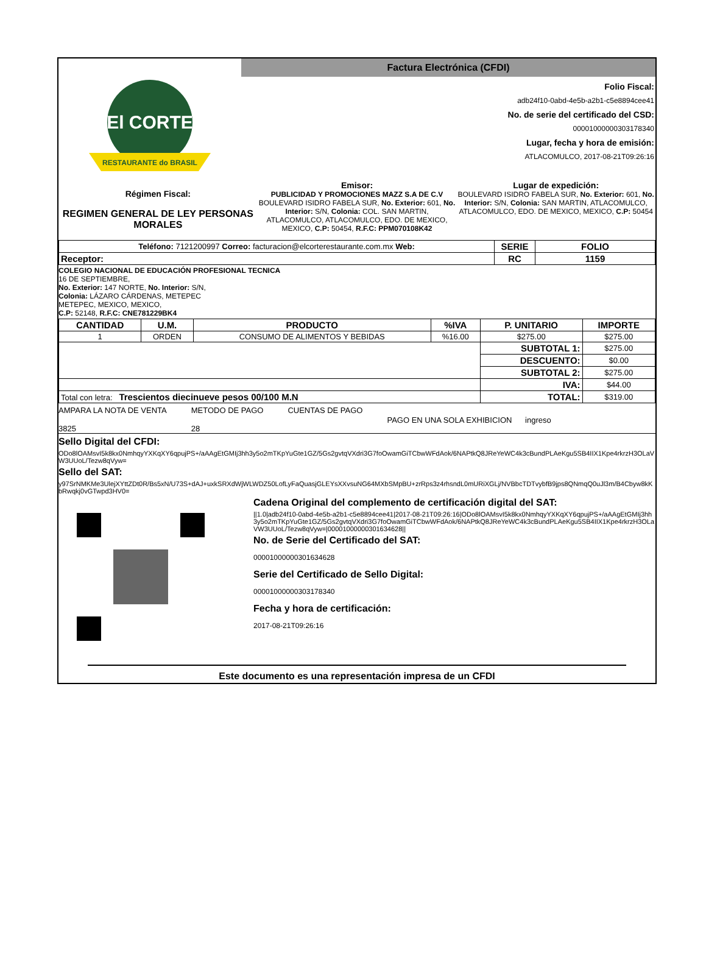El CORTE
RESTAURANTE do BRASIL
Factura Electrónica (CFDI)
Folio Fiscal:
adb24f10-0abd-4e5b-a2b1-c5e8894cee41
No. de serie del certificado del CSD:
00001000000303178340
Lugar, fecha y hora de emisión:
ATLACOMULCO, 2017-08-21T09:26:16
Régimen Fiscal:
REGIMEN GENERAL DE LEY PERSONAS MORALES
Emisor:
PUBLICIDAD Y PROMOCIONES MAZZ S.A DE C.V
BOULEVARD ISIDRO FABELA SUR, No. Exterior: 601, No. Interior: S/N, Colonia: COL. SAN MARTIN, ATLACOMULCO, ATLACOMULCO, EDO. DE MEXICO, MEXICO, C.P: 50454, R.F.C: PPM070108K42
Lugar de expedición:
BOULEVARD ISIDRO FABELA SUR, No. Exterior: 601, No. Interior: S/N, Colonia: SAN MARTIN, ATLACOMULCO, ATLACOMULCO, EDO. DE MEXICO, MEXICO, C.P: 50454
| Teléfono: 7121200997 Correo: facturacion@elcorterestaurante.com.mx Web: | SERIE | FOLIO |
| Receptor: | RC | 1159 |
COLEGIO NACIONAL DE EDUCACIÓN PROFESIONAL TECNICA
16 DE SEPTIEMBRE,
No. Exterior: 147 NORTE, No. Interior: S/N,
Colonia: LÁZARO CÁRDENAS, METEPEC
METEPEC, MEXICO, MEXICO,
C.P: 52148, R.F.C: CNE781229BK4
| CANTIDAD | U.M. | PRODUCTO | %IVA | P. UNITARIO | IMPORTE |
| --- | --- | --- | --- | --- | --- |
| 1 | ORDEN | CONSUMO DE ALIMENTOS Y BEBIDAS | %16.00 | $275.00 | $275.00 |
| | | | | SUBTOTAL 1: | $275.00 |
| | | | | DESCUENTO: | $0.00 |
| | | | | SUBTOTAL 2: | $275.00 |
| | | | | IVA: | $44.00 |
| Total con letra: Trescientos diecinueve pesos 00/100 M.N | | | | TOTAL: | $319.00 |
AMPARA LA NOTA DE VENTA
3825 METODO DE PAGO
28 CUENTAS DE PAGO PAGO EN UNA SOLA EXHIBICION ingreso
Sello Digital del CFDI:
ODo8lOAMsvI5k8kx0NmhqyYXKqXY6qpujPS+/aAAgEtGMIj3hh3y5o2mTKpYuGte1GZ/5Gs2gvtqVXdri3G7foOwamGiTCbwWFdAok/6NAPtkQ8JReYeWC4k3cBundPLAeKgu5SB4IIX1Kpe4rkrzH3OLaVW3UUoL/Tezw8qVyw=
Sello del SAT:
y97SrNMKMe3UlejXYttZDt0R/Bs5xN/U73S+dAJ+uxkSRXdWjWLWDZ50LofLyFaQuasjGLEYsXXvsuNG64MXbSMpBU+zrRps3z4rhsndL0mURiXGLj/NVBbcTDTvybfB9jps8QNmqQ0uJl3m/B4Cbyw8kKbRwqkj0vGTwpd3HV0=
Cadena Original del complemento de certificación digital del SAT:
||1.0|adb24f10-0abd-4e5b-a2b1-c5e8894cee41|2017-08-21T09:26:16|ODo8lOAMsvI5k8kx0NmhqyYXKqXY6qpujPS+/aAAgEtGMIj3hh3y5o2mTKpYuGte1GZ/5Gs2gvtqVXdri3G7foOwamGiTCbwWFdAok/6NAPtkQ8JReYeWC4k3cBundPLAeKgu5SB4IIX1Kpe4rkrzH3OLaVW3UUoL/Tezw8qVyw=|00001000000301634628||
No. de Serie del Certificado del SAT:
00001000000301634628
Serie del Certificado de Sello Digital:
00001000000303178340
Fecha y hora de certificación:
2017-08-21T09:26:16
Este documento es una representación impresa de un CFDI